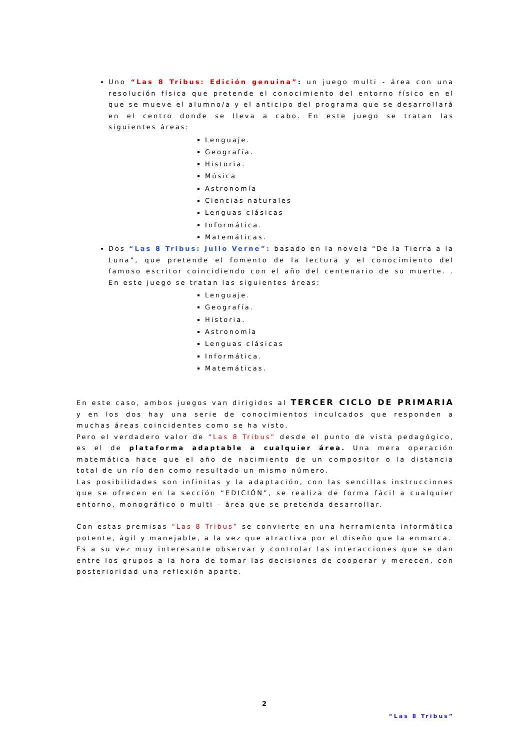Uno “Las 8 Tribus: Edición genuina”: un juego multi - área con una resolución física que pretende el conocimiento del entorno físico en el que se mueve el alumno/a y el anticipo del programa que se desarrollará en el centro donde se lleva a cabo. En este juego se tratan las siguientes áreas:
Lenguaje.
Geografía.
Historia.
Música
Astronomía
Ciencias naturales
Lenguas clásicas
Informática.
Matemáticas.
Dos “Las 8 Tribus: Julio Verne”: basado en la novela “De la Tierra a la Luna”, que pretende el fomento de la lectura y el conocimiento del famoso escritor coincidiendo con el año del centenario de su muerte. . En este juego se tratan las siguientes áreas:
Lenguaje.
Geografía.
Historia.
Astronomía
Lenguas clásicas
Informática.
Matemáticas.
En este caso, ambos juegos van dirigidos al TERCER CICLO DE PRIMARIA y en los dos hay una serie de conocimientos inculcados que responden a muchas áreas coincidentes como se ha visto.
Pero el verdadero valor de “Las 8 Tribus” desde el punto de vista pedagógico, es el de plataforma adaptable a cualquier área. Una mera operación matemática hace que el año de nacimiento de un compositor o la distancia total de un río den como resultado un mismo número.
Las posibilidades son infinitas y la adaptación, con las sencillas instrucciones que se ofrecen en la sección “EDICIÓN”, se realiza de forma fácil a cualquier entorno, monográfico o multi – área que se pretenda desarrollar.
Con estas premisas “Las 8 Tribus” se convierte en una herramienta informática potente, ágil y manejable, a la vez que atractiva por el diseño que la enmarca.
Es a su vez muy interesante observar y controlar las interacciones que se dan entre los grupos a la hora de tomar las decisiones de cooperar y merecen, con posterioridad una reflexión aparte.
2
“Las 8 Tribus”